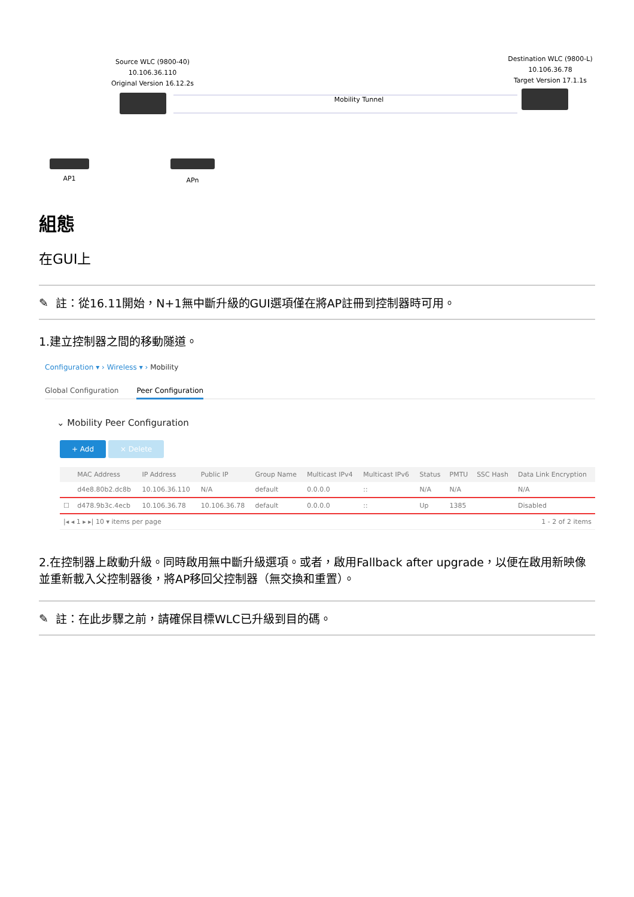Source WLC (9800-40)
10.106.36.110
Original Version 16.12.2s
Destination WLC (9800-L)
10.106.36.78
Target Version 17.1.1s
Mobility Tunnel
AP1 APn
組態
在GUI上
✎ 註：從16.11開始，N+1無中斷升級的GUI選項僅在將AP註冊到控制器時可用。
1.建立控制器之間的移動隧道。
Configuration ▾ › Wireless ▾ › Mobility
Global Configuration Peer Configuration
⌄ Mobility Peer Configuration
+ Add × Delete
| | MAC Address | IP Address | Public IP | Group Name | Multicast IPv4 | Multicast IPv6 | Status | PMTU | SSC Hash | Data Link Encryption |
| --- | --- | --- | --- | --- | --- | --- | --- | --- | --- | --- |
| | d4e8.80b2.dc8b | 10.106.36.110 | N/A | default | 0.0.0.0 | :: | N/A | N/A | | N/A |
| ☐ | d478.9b3c.4ecb | 10.106.36.78 | 10.106.36.78 | default | 0.0.0.0 | :: | Up | 1385 | | Disabled |
| /◂ ◂ 1 ▸ ▸/ 10 ▾ items per page | | | | | | 1 - 2 of 2 items | | | | |
2.在控制器上啟動升級。同時啟用無中斷升級選項。或者，啟用Fallback after upgrade，以便在啟用新映像並重新載入父控制器後，將AP移回父控制器（無交換和重置）。
✎ 註：在此步驟之前，請確保目標WLC已升級到目的碼。